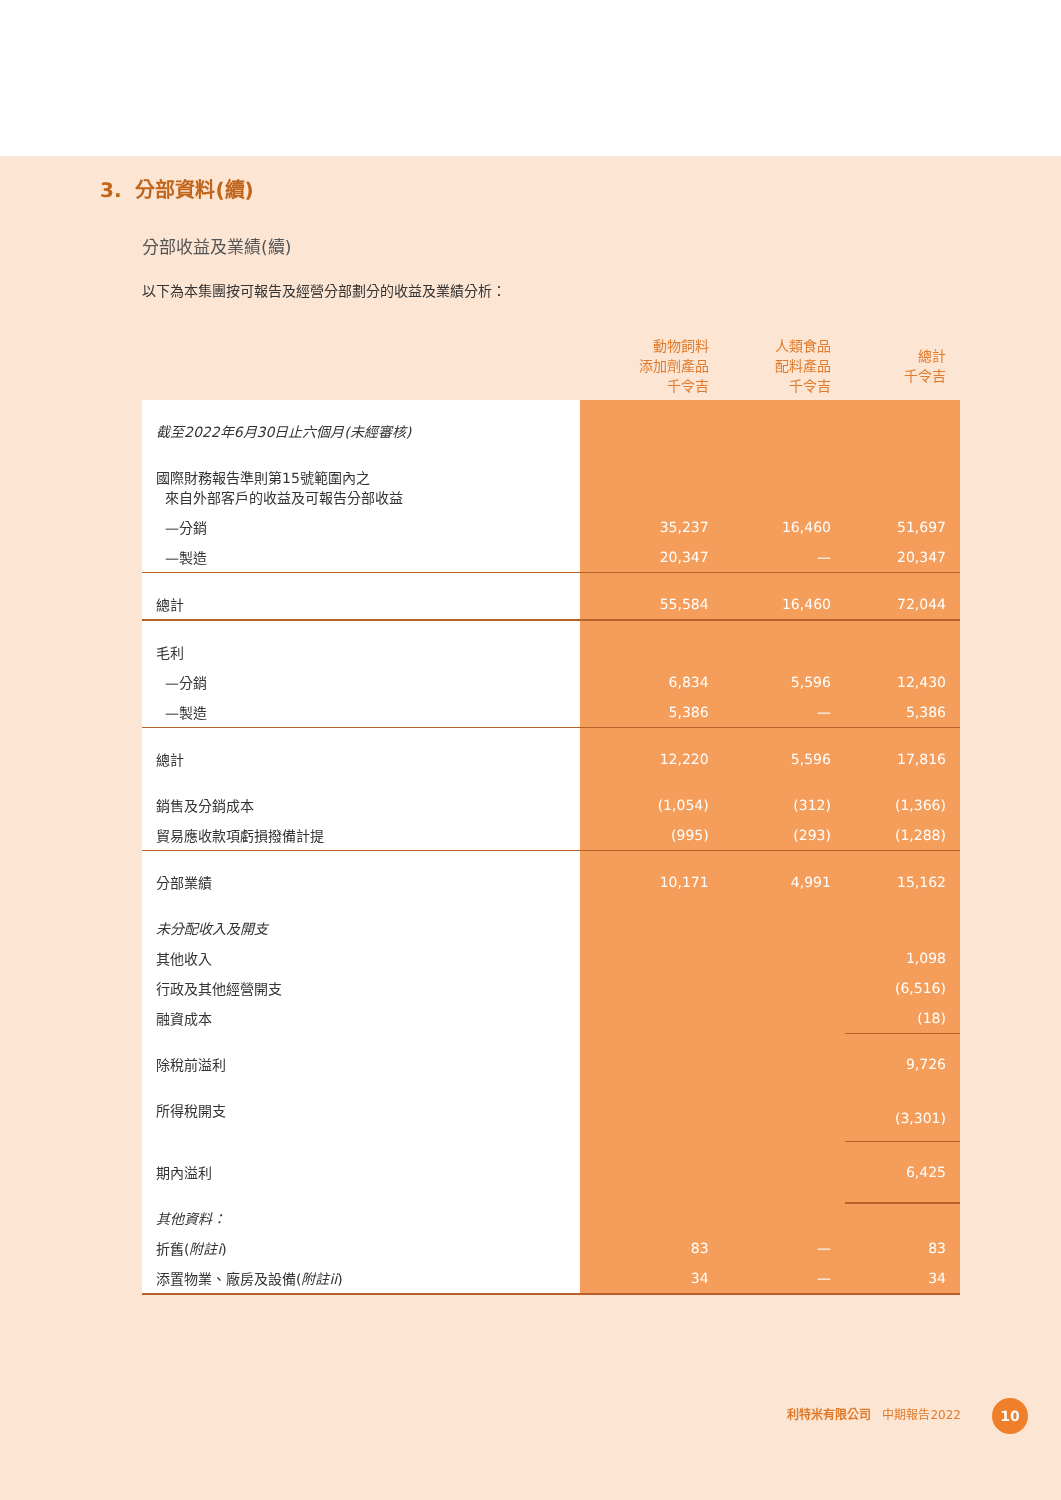3. 分部資料(續)
分部收益及業績(續)
以下為本集團按可報告及經營分部劃分的收益及業績分析：
| | 動物飼料 添加劑產品 千令吉 | 人類食品 配料產品 千令吉 | 總計 千令吉 |
| --- | --- | --- | --- |
| 截至2022年6月30日止六個月(未經審核) | | | |
| 國際財務報告準則第15號範圍內之 來自外部客戶的收益及可報告分部收益 | | | |
| —分銷 | 35,237 | 16,460 | 51,697 |
| —製造 | 20,347 | — | 20,347 |
| 總計 | 55,584 | 16,460 | 72,044 |
| 毛利 | | | |
| —分銷 | 6,834 | 5,596 | 12,430 |
| —製造 | 5,386 | — | 5,386 |
| 總計 | 12,220 | 5,596 | 17,816 |
| 銷售及分銷成本 | (1,054) | (312) | (1,366) |
| 貿易應收款項虧損撥備計提 | (995) | (293) | (1,288) |
| 分部業績 | 10,171 | 4,991 | 15,162 |
| 未分配收入及開支 | | | |
| 其他收入 | | | 1,098 |
| 行政及其他經營開支 | | | (6,516) |
| 融資成本 | | | (18) |
| 除稅前溢利 | | | 9,726 |
| 所得稅開支 | | | (3,301) |
| 期內溢利 | | | 6,425 |
| 其他資料： | | | |
| 折舊( 附註i ) | 83 | — | 83 |
| 添置物業、廠房及設備( 附註ii ) | 34 | — | 34 |
利特米有限公司 中期報告2022 10